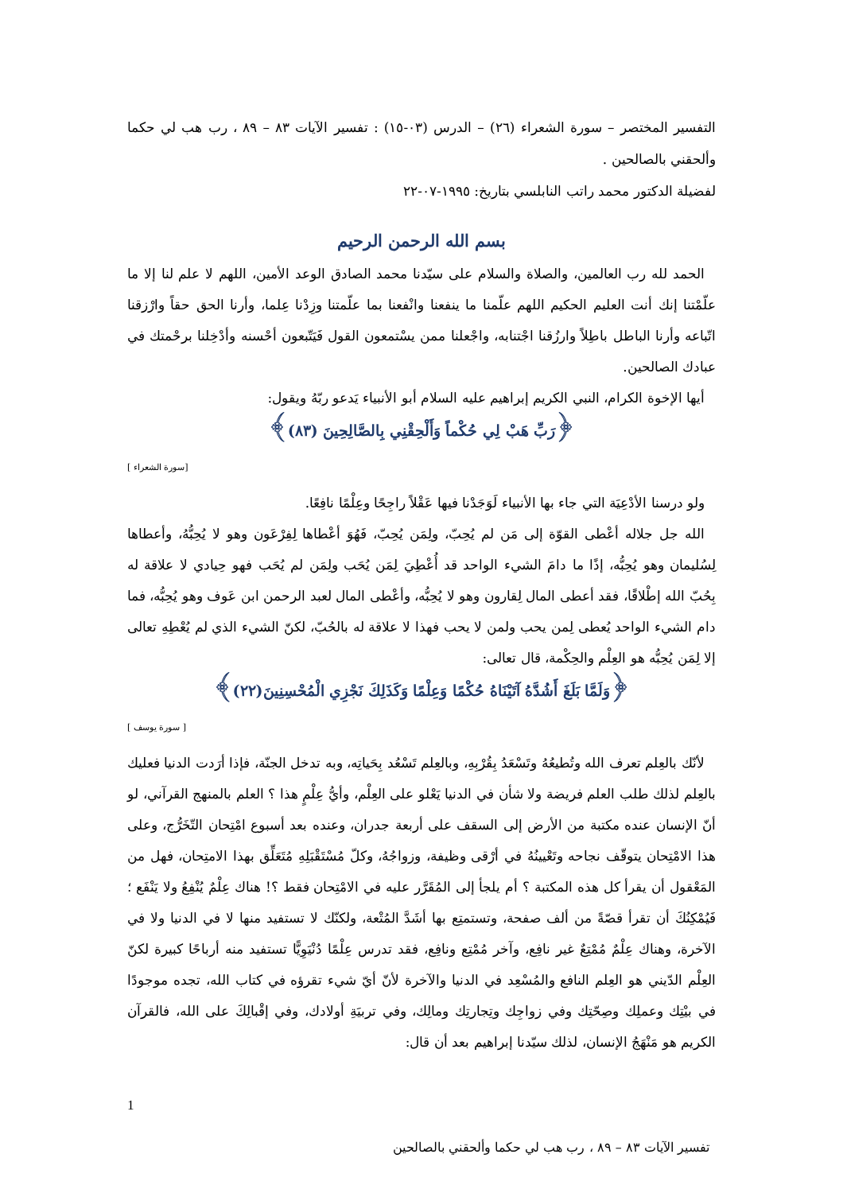التفسير المختصر – سورة الشعراء (٢٦) – الدرس (٠٣-١٥) : تفسير الآيات ٨٣ – ٨٩ ، رب هب لي حكما وألحقني بالصالحين .
لفضيلة الدكتور محمد راتب النابلسي بتاريخ: ١٩٩٥-٠٧-٢٢
بسم الله الرحمن الرحيم
الحمد لله رب العالمين، والصلاة والسلام على سيّدنا محمد الصادق الوعد الأمين، اللهم لا علم لنا إلا ما علّمْتنا إنك أنت العليم الحكيم اللهم علّمنا ما ينفعنا وانْفعنا بما علّمتنا وزِدْنا عِلما، وأرنا الحق حقاً وارْزقنا اتّباعه وأرنا الباطل باطِلاً وارزُقنا اجْتنابه، واجْعلنا ممن يسْتمعون القول فَيَتّبعون أحْسنه وأدْخِلنا برحْمتك في عبادك الصالحين.
أيها الإخوة الكرام، النبي الكريم إبراهيم عليه السلام أبو الأنبياء يَدعو ربّهُ ويقول:
﴿رَبِّ هَبْ لِي حُكْماً وَأَلْحِقْنِي بِالصَّالِحِينَ (٨٣)﴾
[سورة الشعراء ]
ولو درسنا الأدْعِيَة التي جاء بها الأنبياء لَوَجَدْنا فيها عَقْلاً راجِحًا وعِلْمًا نافِعًا.
الله جل جلاله أعْطى القوّة إلى مَن لم يُحِبّ، ولِمَن يُحِبّ، فَهُوَ أعْطاها لِفِرْعَون وهو لا يُحِبُّهُ، وأعطاها لِسُليمان وهو يُحِبُّه، إذًا ما دامَ الشيء الواحد قد أُعْطِيَ لِمَن يُحَب ولِمَن لم يُحَب فهو حِيادي لا علاقة له بِحُبّ الله إطْلاقًا، فقد أعطى المال لِقارون وهو لا يُحِبُّه، وأعْطى المال لعبد الرحمن ابن عَوف وهو يُحِبُّه، فما دام الشيء الواحد يُعطى لِمن يحب ولمن لا يحب فهذا لا علاقة له بالحُبّ، لكنّ الشيء الذي لم يُعْطِهِ تعالى إلا لِمَن يُحِبُّه هو العِلْم والحِكْمة، قال تعالى:
﴿وَلَمَّا بَلَغَ أَشُدَّهُ آتَيْنَاهُ حُكْمًا وَعِلْمًا وَكَذَلِكَ نَجْزِي الْمُحْسِنِينَ(٢٢)﴾
[ سورة يوسف ]
لأنّك بالعِلم تعرف الله وتُطيعُهُ وتَسْعَدُ بِقُرْبِهِ، وبالعِلم تَسْعُد بِحَياتِه، وبه تدخل الجنّة، فإذا أرَدت الدنيا فعليك بالعِلم لذلك طلب العلم فريضة ولا شأن في الدنيا يَعْلو على العِلْم، وأيُّ عِلْمٍ هذا ؟ العلم بالمنهج القرآني، لو أنّ الإنسان عنده مكتبة من الأرض إلى السقف على أربعة جدران، وعنده بعد أسبوع امْتِحان التّخَرُّج، وعلى هذا الامْتِحان يتوقّف نجاحه وتَعْيينُهُ في أرْقى وظيفة، وزواجُهُ، وكلّ مُسْتَقْبَلِهِ مُتَعَلِّق بهذا الامتِحان، فهل من المَعْقول أن يقرأ كل هذه المكتبة ؟ أم يلجأ إلى المُقَرَّر عليه في الامْتِحان فقط ؟! هناك عِلْمٌ يُنْفِعُ ولا يَنْفَع ؛ فَيُمْكِنُكَ أن تقرأ قصّةً من ألف صفحة، وتستمتِع بها أشَدَّ المُتْعة، ولكنّك لا تستفيد منها لا في الدنيا ولا في الآخرة، وهناك عِلْمٌ مُمْتِعٌ غير نافِع، وآخر مُمْتِع ونافِع، فقد تدرس عِلْمًا دُنْيَوِيًّا تستفيد منه أرباحًا كبيرة لكنّ العِلْم الدّيني هو العِلم النافع والمُسْعِد في الدنيا والآخرة لأنّ أيّ شيء تقرؤه في كتاب الله، تجده موجودًا في بيْتِك وعملِك وصِحّتِك وفي زواجِك وتِجارتِك ومالِك، وفي تربيَةِ أولادك، وفي إقْبالِكَ على الله، فالقرآن الكريم هو مَنْهَجُ الإنسان، لذلك سيّدنا إبراهيم بعد أن قال:
1
تفسير الآيات ٨٣ – ٨٩ ، رب هب لي حكما وألحقني بالصالحين